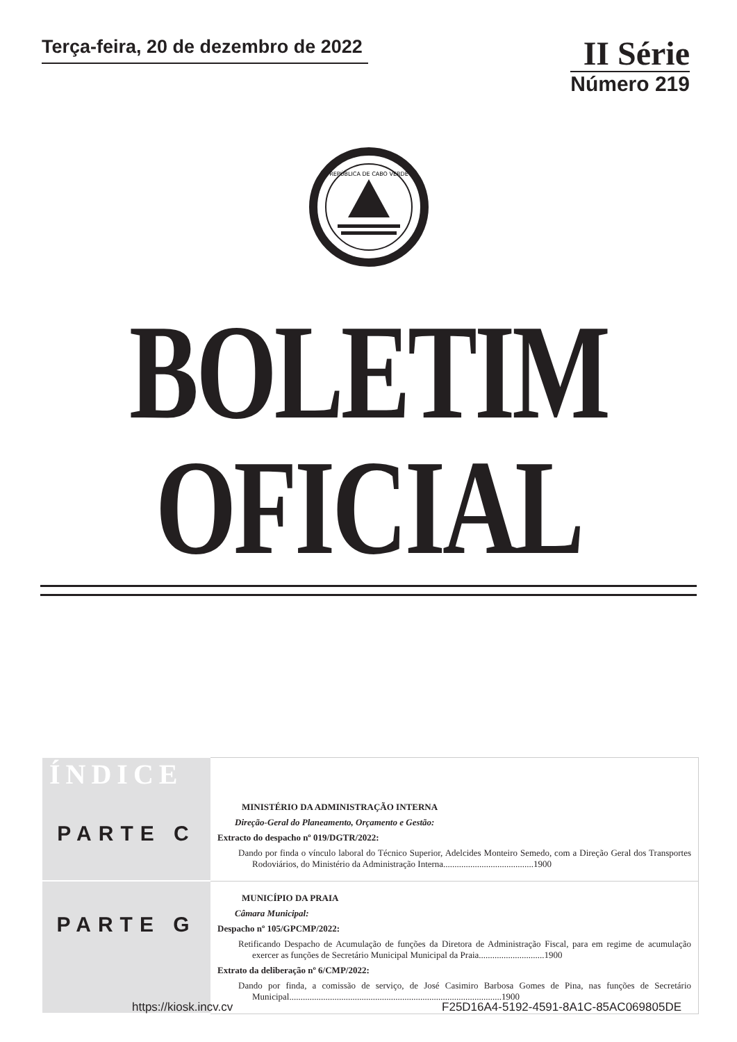Terça-feira, 20 de dezembro de 2022
II Série
Número 219
REPÚBLICA DE CABO VERDE
BOLETIM OFICIAL
| ÍNDICE | |
| PARTE C | MINISTÉRIO DA ADMINISTRAÇÃO INTERNA Direção-Geral do Planeamento, Orçamento e Gestão: Extracto do despacho nº 019/DGTR/2022: Dando por finda o vínculo laboral do Técnico Superior, Adelcides Monteiro Semedo, com a Direção Geral dos Transportes Rodoviários, do Ministério da Administração Interna........................................1900 |
| PARTE G | MUNICÍPIO DA PRAIA Câmara Municipal: Despacho nº 105/GPCMP/2022: Retificando Despacho de Acumulação de funções da Diretora de Administração Fiscal, para em regime de acumulação exercer as funções de Secretário Municipal Municipal da Praia.............................1900 Extrato da deliberação nº 6/CMP/2022: Dando por finda, a comissão de serviço, de José Casimiro Barbosa Gomes de Pina, nas funções de Secretário Municipal..............................................................................................1900 |
https://kiosk.incv.cv F25D16A4-5192-4591-8A1C-85AC069805DE